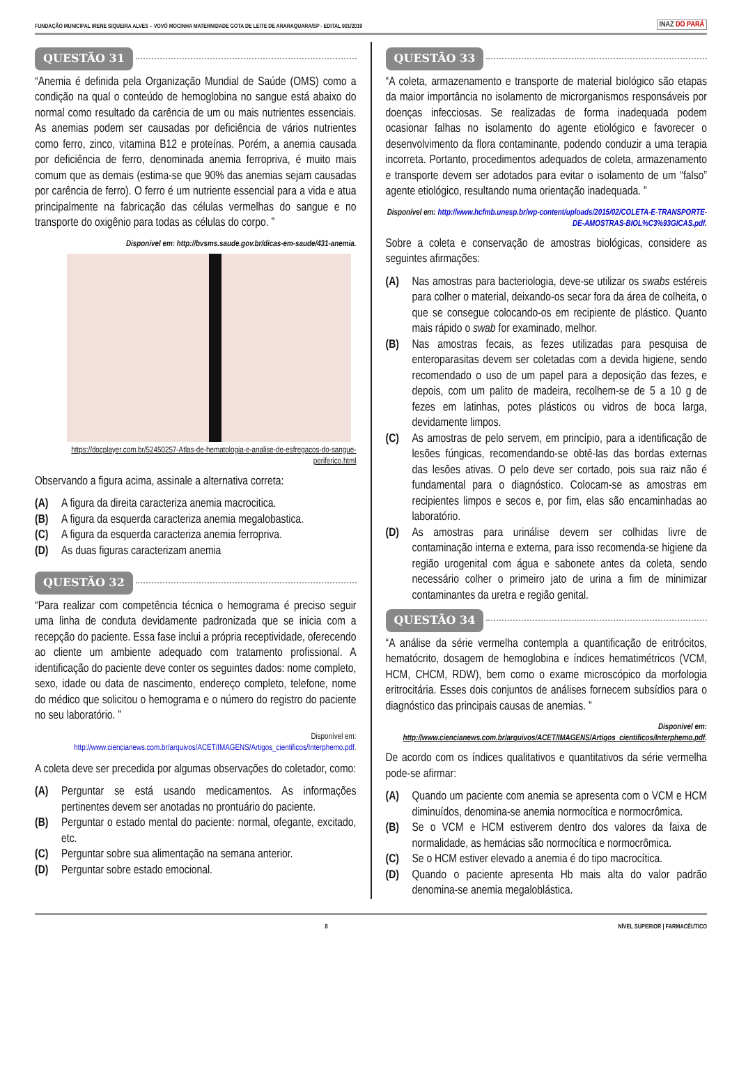FUNDAÇÃO MUNICIPAL IRENE SIQUEIRA ALVES – VOVÓ MOCINHA MATERNIDADE GOTA DE LEITE DE ARARAQUARA/SP - EDITAL 001/2019 INAZ DO PARÁ
QUESTÃO 31
“Anemia é definida pela Organização Mundial de Saúde (OMS) como a condição na qual o conteúdo de hemoglobina no sangue está abaixo do normal como resultado da carência de um ou mais nutrientes essenciais. As anemias podem ser causadas por deficiência de vários nutrientes como ferro, zinco, vitamina B12 e proteínas. Porém, a anemia causada por deficiência de ferro, denominada anemia ferropriva, é muito mais comum que as demais (estima-se que 90% das anemias sejam causadas por carência de ferro). O ferro é um nutriente essencial para a vida e atua principalmente na fabricação das células vermelhas do sangue e no transporte do oxigênio para todas as células do corpo. ”
Disponível em: http://bvsms.saude.gov.br/dicas-em-saude/431-anemia.
https://docplayer.com.br/52450257-Atlas-de-hematologia-e-analise-de-esfregacos-do-sangue-periferico.html
Observando a figura acima, assinale a alternativa correta:
(A) A figura da direita caracteriza anemia macrocitica.
(B) A figura da esquerda caracteriza anemia megalobastica.
(C) A figura da esquerda caracteriza anemia ferropriva.
(D) As duas figuras caracterizam anemia
QUESTÃO 32
“Para realizar com competência técnica o hemograma é preciso seguir uma linha de conduta devidamente padronizada que se inicia com a recepção do paciente. Essa fase inclui a própria receptividade, oferecendo ao cliente um ambiente adequado com tratamento profissional. A identificação do paciente deve conter os seguintes dados: nome completo, sexo, idade ou data de nascimento, endereço completo, telefone, nome do médico que solicitou o hemograma e o número do registro do paciente no seu laboratório. ”
Disponível em:
http://www.ciencianews.com.br/arquivos/ACET/IMAGENS/Artigos_cientificos/Interphemo.pdf.
A coleta deve ser precedida por algumas observações do coletador, como:
(A) Perguntar se está usando medicamentos. As informações pertinentes devem ser anotadas no prontuário do paciente.
(B) Perguntar o estado mental do paciente: normal, ofegante, excitado, etc.
(C) Perguntar sobre sua alimentação na semana anterior.
(D) Perguntar sobre estado emocional.
QUESTÃO 33
“A coleta, armazenamento e transporte de material biológico são etapas da maior importância no isolamento de microrganismos responsáveis por doenças infecciosas. Se realizadas de forma inadequada podem ocasionar falhas no isolamento do agente etiológico e favorecer o desenvolvimento da flora contaminante, podendo conduzir a uma terapia incorreta. Portanto, procedimentos adequados de coleta, armazenamento e transporte devem ser adotados para evitar o isolamento de um “falso” agente etiológico, resultando numa orientação inadequada. ”
Disponível em: http://www.hcfmb.unesp.br/wp-content/uploads/2015/02/COLETA-E-TRANSPORTE-DE-AMOSTRAS-BIOL%C3%93GICAS.pdf.
Sobre a coleta e conservação de amostras biológicas, considere as seguintes afirmações:
(A) Nas amostras para bacteriologia, deve-se utilizar os swabs estéreis para colher o material, deixando-os secar fora da área de colheita, o que se consegue colocando-os em recipiente de plástico. Quanto mais rápido o swab for examinado, melhor.
(B) Nas amostras fecais, as fezes utilizadas para pesquisa de enteroparasitas devem ser coletadas com a devida higiene, sendo recomendado o uso de um papel para a deposição das fezes, e depois, com um palito de madeira, recolhem-se de 5 a 10 g de fezes em latinhas, potes plásticos ou vidros de boca larga, devidamente limpos.
(C) As amostras de pelo servem, em princípio, para a identificação de lesões fúngicas, recomendando-se obtê-las das bordas externas das lesões ativas. O pelo deve ser cortado, pois sua raiz não é fundamental para o diagnóstico. Colocam-se as amostras em recipientes limpos e secos e, por fim, elas são encaminhadas ao laboratório.
(D) As amostras para urinálise devem ser colhidas livre de contaminação interna e externa, para isso recomenda-se higiene da região urogenital com água e sabonete antes da coleta, sendo necessário colher o primeiro jato de urina a fim de minimizar contaminantes da uretra e região genital.
QUESTÃO 34
“A análise da série vermelha contempla a quantificação de eritrócitos, hematócrito, dosagem de hemoglobina e índices hematimétricos (VCM, HCM, CHCM, RDW), bem como o exame microscópico da morfologia eritrocitária. Esses dois conjuntos de análises fornecem subsídios para o diagnóstico das principais causas de anemias. ”
Disponível em:
http://www.ciencianews.com.br/arquivos/ACET/IMAGENS/Artigos_cientificos/Interphemo.pdf.
De acordo com os índices qualitativos e quantitativos da série vermelha pode-se afirmar:
(A) Quando um paciente com anemia se apresenta com o VCM e HCM diminuídos, denomina-se anemia normocítica e normocrômica.
(B) Se o VCM e HCM estiverem dentro dos valores da faixa de normalidade, as hemácias são normocítica e normocrômica.
(C) Se o HCM estiver elevado a anemia é do tipo macrocítica.
(D) Quando o paciente apresenta Hb mais alta do valor padrão denomina-se anemia megaloblástica.
8 NÍVEL SUPERIOR | FARMACÊUTICO